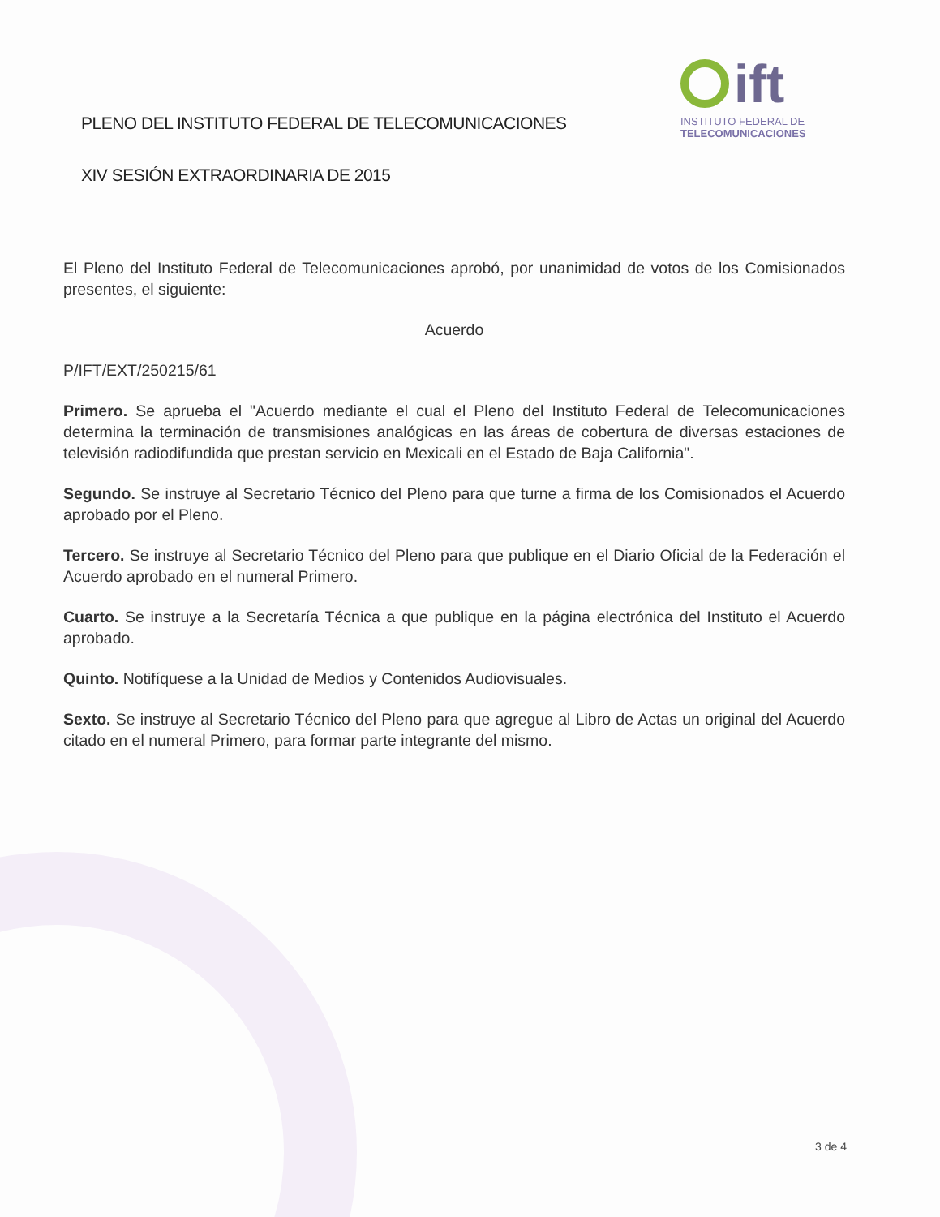PLENO DEL INSTITUTO FEDERAL DE TELECOMUNICACIONES
XIV SESIÓN EXTRAORDINARIA DE 2015
ift
INSTITUTO FEDERAL DE
TELECOMUNICACIONES
El Pleno del Instituto Federal de Telecomunicaciones aprobó, por unanimidad de votos de los Comisionados presentes, el siguiente:
Acuerdo
P/IFT/EXT/250215/61
Primero. Se aprueba el "Acuerdo mediante el cual el Pleno del Instituto Federal de Telecomunicaciones determina la terminación de transmisiones analógicas en las áreas de cobertura de diversas estaciones de televisión radiodifundida que prestan servicio en Mexicali en el Estado de Baja California".
Segundo. Se instruye al Secretario Técnico del Pleno para que turne a firma de los Comisionados el Acuerdo aprobado por el Pleno.
Tercero. Se instruye al Secretario Técnico del Pleno para que publique en el Diario Oficial de la Federación el Acuerdo aprobado en el numeral Primero.
Cuarto. Se instruye a la Secretaría Técnica a que publique en la página electrónica del Instituto el Acuerdo aprobado.
Quinto. Notifíquese a la Unidad de Medios y Contenidos Audiovisuales.
Sexto. Se instruye al Secretario Técnico del Pleno para que agregue al Libro de Actas un original del Acuerdo citado en el numeral Primero, para formar parte integrante del mismo.
3 de 4